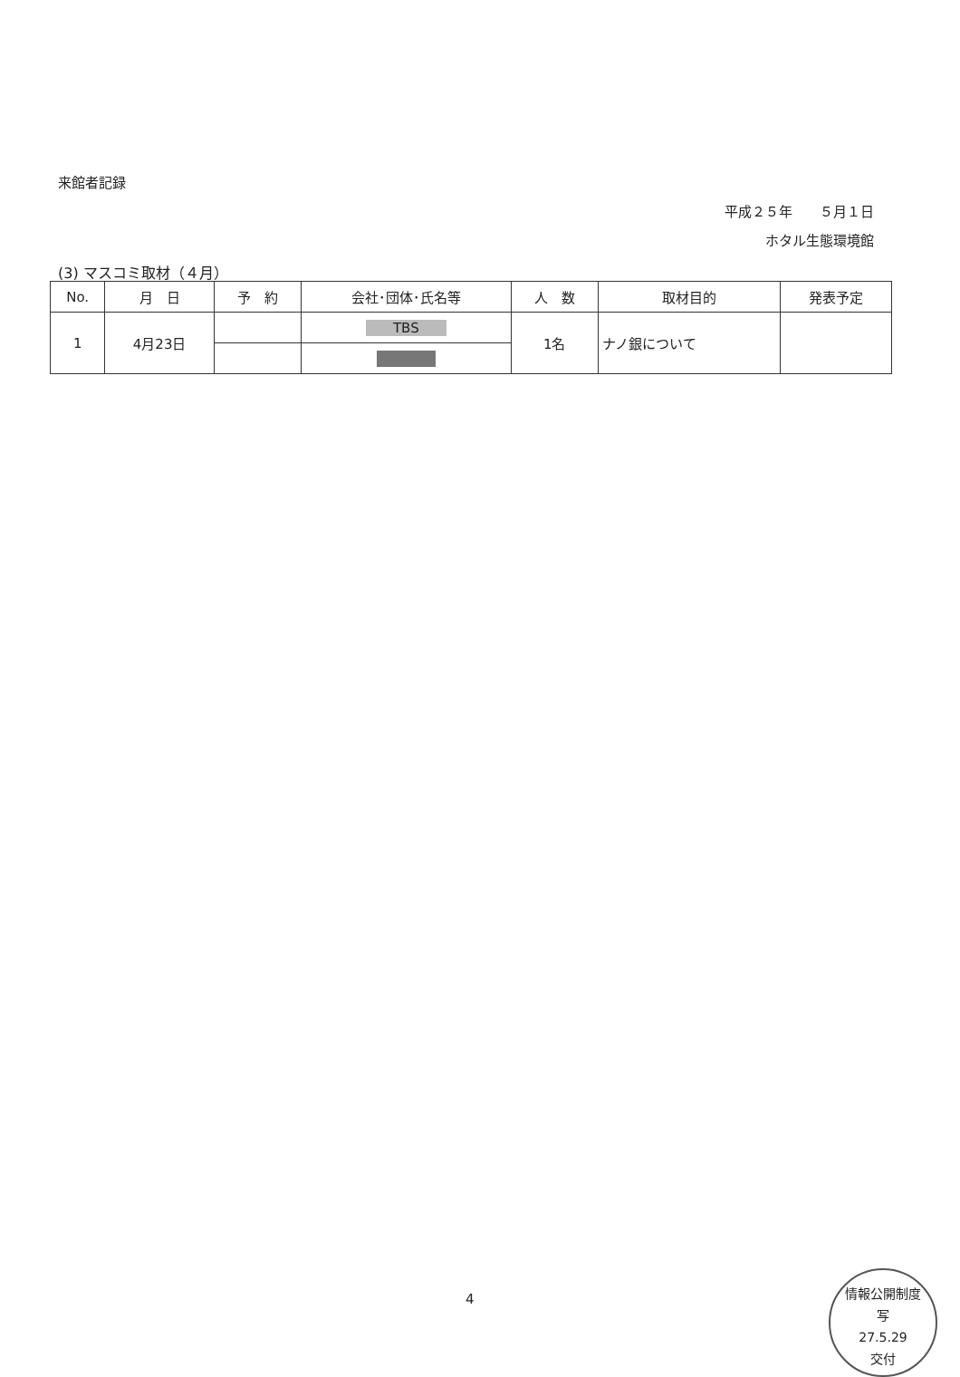来館者記録
平成２５年　　５月１日
ホタル生態環境館
(3) マスコミ取材（４月）
| No. | 月 日 | 予 約 | 会社･団体･氏名等 | 人 数 | 取材目的 | 発表予定 |
| --- | --- | --- | --- | --- | --- | --- |
| 1 | 4月23日 | | TBS | 1名 | ナノ銀について | |
4
情報公開制度
写
27.5.29
交付